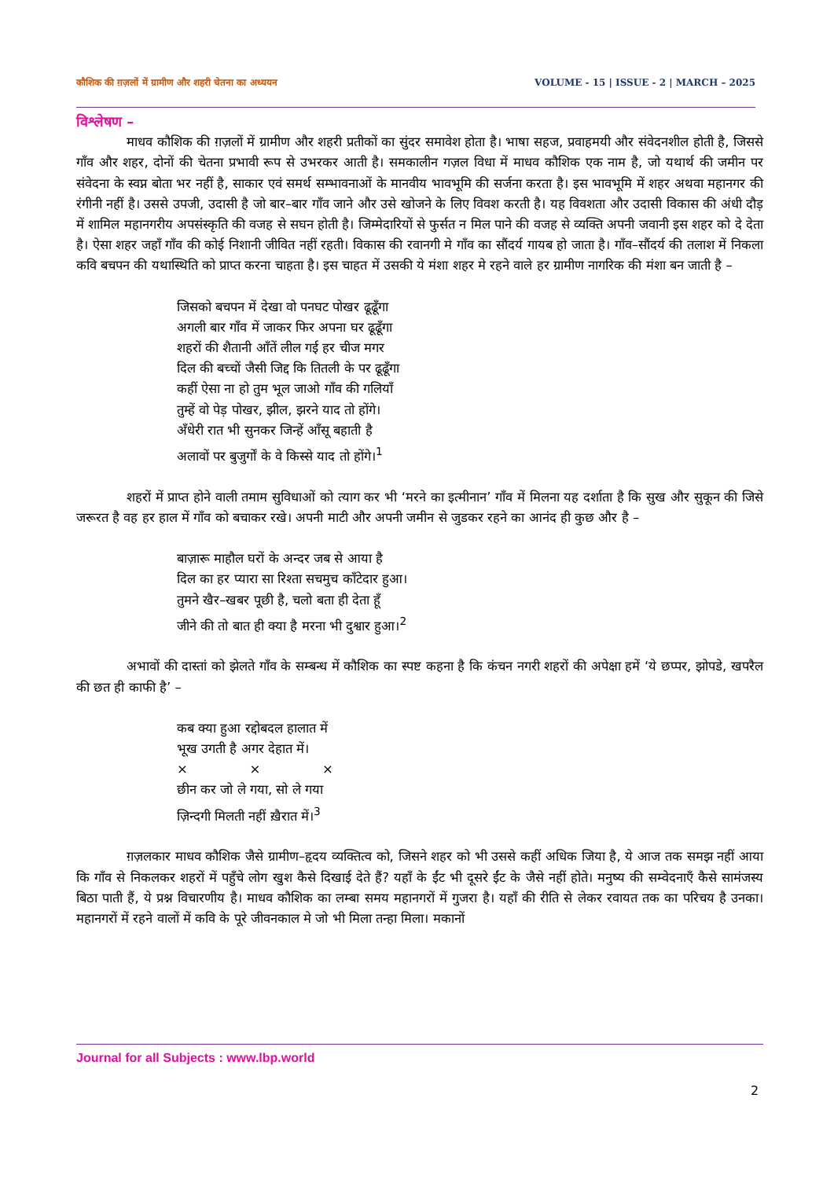कौशिक की ग़ज़लों में ग्रामीण और शहरी चेतना का अध्ययन VOLUME - 15 | ISSUE - 2 | MARCH – 2025
विश्लेषण –
माधव कौशिक की ग़ज़लों में ग्रामीण और शहरी प्रतीकों का सुंदर समावेश होता है। भाषा सहज, प्रवाहमयी और संवेदनशील होती है, जिससे गाँव और शहर, दोनों की चेतना प्रभावी रूप से उभरकर आती है। समकालीन गज़ल विधा में माधव कौशिक एक नाम है, जो यथार्थ की जमीन पर संवेदना के स्वप्न बोता भर नहीं है, साकार एवं समर्थ सम्भावनाओं के मानवीय भावभूमि की सर्जना करता है। इस भावभूमि में शहर अथवा महानगर की रंगीनी नहीं है। उससे उपजी, उदासी है जो बार–बार गाँव जाने और उसे खोजने के लिए विवश करती है। यह विवशता और उदासी विकास की अंधी दौड़ में शामिल महानगरीय अपसंस्कृति की वजह से सघन होती है। जिम्मेदारियों से फुर्सत न मिल पाने की वजह से व्यक्ति अपनी जवानी इस शहर को दे देता है। ऐसा शहर जहाँ गाँव की कोई निशानी जीवित नहीं रहती। विकास की रवानगी मे गाँव का सौंदर्य गायब हो जाता है। गाँव–सौंदर्य की तलाश में निकला कवि बचपन की यथास्थिति को प्राप्त करना चाहता है। इस चाहत में उसकी ये मंशा शहर मे रहने वाले हर ग्रामीण नागरिक की मंशा बन जाती है –
जिसको बचपन में देखा वो पनघट पोखर ढूढूँगा
अगली बार गाँव में जाकर फिर अपना घर ढूढूँगा
शहरों की शैतानी आँतें लील गई हर चीज मगर
दिल की बच्चों जैसी जिद्द कि तितली के पर ढूढूँगा
कहीं ऐसा ना हो तुम भूल जाओ गाँव की गलियाँ
तुम्हें वो पेड़ पोखर, झील, झरने याद तो होंगे।
अँधेरी रात भी सुनकर जिन्हें आँसू बहाती है
अलावों पर बुजुर्गों के वे किस्से याद तो होंगे।<sup>1</sup>
शहरों में प्राप्त होने वाली तमाम सुविधाओं को त्याग कर भी ‘मरने का इत्मीनान’ गाँव में मिलना यह दर्शाता है कि सुख और सुकून की जिसे जरूरत है वह हर हाल में गाँव को बचाकर रखे। अपनी माटी और अपनी जमीन से जुडकर रहने का आनंद ही कुछ और है –
बाज़ारू माहौल घरों के अन्दर जब से आया है
दिल का हर प्यारा सा रिश्ता सचमुच काँटेदार हुआ।
तुमने खैर–खबर पूछी है, चलो बता ही देता हूँ
जीने की तो बात ही क्या है मरना भी दुश्वार हुआ।<sup>2</sup>
अभावों की दास्तां को झेलते गाँव के सम्बन्ध में कौशिक का स्पष्ट कहना है कि कंचन नगरी शहरों की अपेक्षा हमें ‘ये छप्पर, झोपडे, खपरैल की छत ही काफी है’ –
कब क्या हुआ रद्दोबदल हालात में
भूख उगती है अगर देहात में।
× × ×
छीन कर जो ले गया, सो ले गया
ज़िन्दगी मिलती नहीं ख़ैरात में।<sup>3</sup>
ग़ज़लकार माधव कौशिक जैसे ग्रामीण–हृदय व्यक्तित्व को, जिसने शहर को भी उससे कहीं अधिक जिया है, ये आज तक समझ नहीं आया कि गाँव से निकलकर शहरों में पहुँचे लोग खुश कैसे दिखाई देते हैं? यहाँ के ईंट भी दूसरे ईंट के जैसे नहीं होते। मनुष्य की सम्वेदनाएँ कैसे सामंजस्य बिठा पाती हैं, ये प्रश्न विचारणीय है। माधव कौशिक का लम्बा समय महानगरों में गुजरा है। यहाँ की रीति से लेकर रवायत तक का परिचय है उनका। महानगरों में रहने वालों में कवि के पूरे जीवनकाल मे जो भी मिला तन्हा मिला। मकानों
Journal for all Subjects : www.lbp.world
2